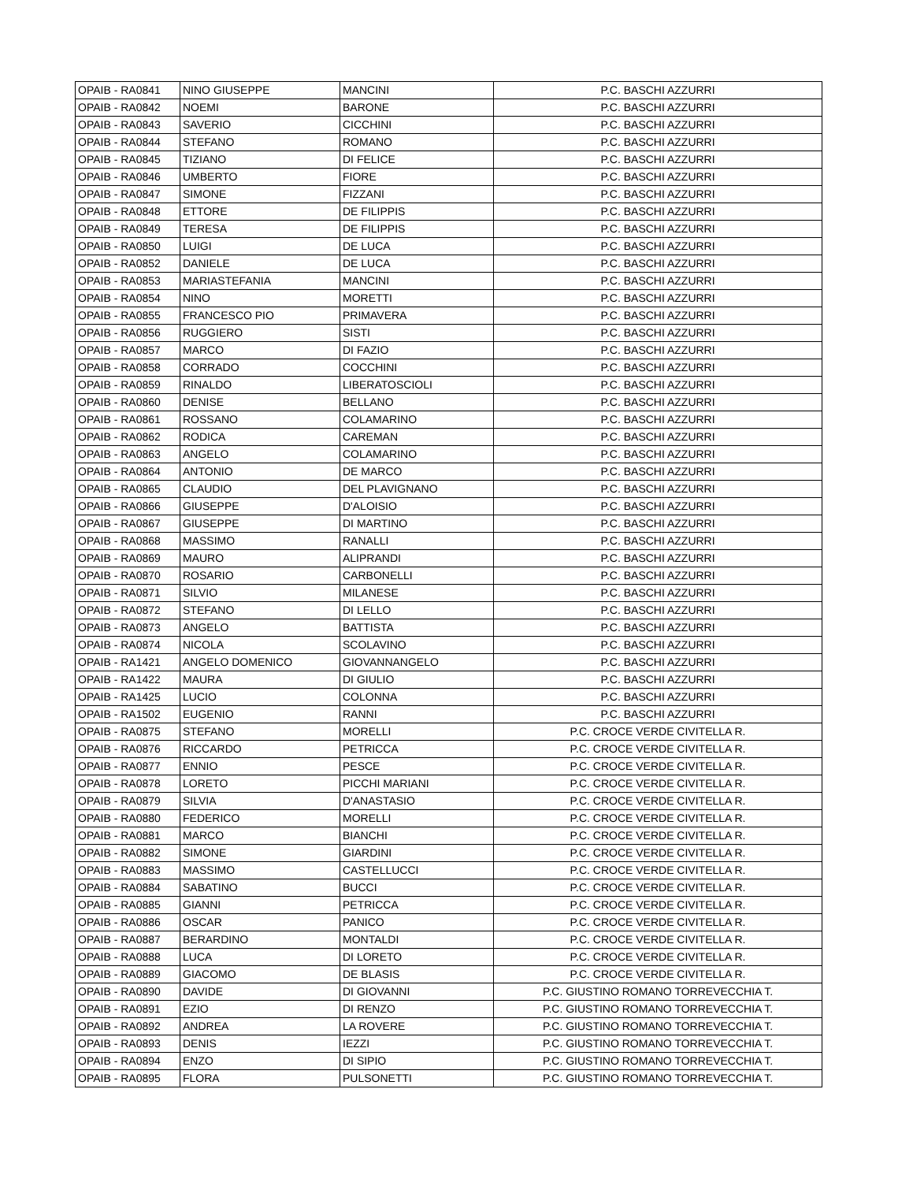| OPAIB - RA0841 | NINO GIUSEPPE | MANCINI | P.C. BASCHI AZZURRI |
| OPAIB - RA0842 | NOEMI | BARONE | P.C. BASCHI AZZURRI |
| OPAIB - RA0843 | SAVERIO | CICCHINI | P.C. BASCHI AZZURRI |
| OPAIB - RA0844 | STEFANO | ROMANO | P.C. BASCHI AZZURRI |
| OPAIB - RA0845 | TIZIANO | DI FELICE | P.C. BASCHI AZZURRI |
| OPAIB - RA0846 | UMBERTO | FIORE | P.C. BASCHI AZZURRI |
| OPAIB - RA0847 | SIMONE | FIZZANI | P.C. BASCHI AZZURRI |
| OPAIB - RA0848 | ETTORE | DE FILIPPIS | P.C. BASCHI AZZURRI |
| OPAIB - RA0849 | TERESA | DE FILIPPIS | P.C. BASCHI AZZURRI |
| OPAIB - RA0850 | LUIGI | DE LUCA | P.C. BASCHI AZZURRI |
| OPAIB - RA0852 | DANIELE | DE LUCA | P.C. BASCHI AZZURRI |
| OPAIB - RA0853 | MARIASTEFANIA | MANCINI | P.C. BASCHI AZZURRI |
| OPAIB - RA0854 | NINO | MORETTI | P.C. BASCHI AZZURRI |
| OPAIB - RA0855 | FRANCESCO PIO | PRIMAVERA | P.C. BASCHI AZZURRI |
| OPAIB - RA0856 | RUGGIERO | SISTI | P.C. BASCHI AZZURRI |
| OPAIB - RA0857 | MARCO | DI FAZIO | P.C. BASCHI AZZURRI |
| OPAIB - RA0858 | CORRADO | COCCHINI | P.C. BASCHI AZZURRI |
| OPAIB - RA0859 | RINALDO | LIBERATOSCIOLI | P.C. BASCHI AZZURRI |
| OPAIB - RA0860 | DENISE | BELLANO | P.C. BASCHI AZZURRI |
| OPAIB - RA0861 | ROSSANO | COLAMARINO | P.C. BASCHI AZZURRI |
| OPAIB - RA0862 | RODICA | CAREMAN | P.C. BASCHI AZZURRI |
| OPAIB - RA0863 | ANGELO | COLAMARINO | P.C. BASCHI AZZURRI |
| OPAIB - RA0864 | ANTONIO | DE MARCO | P.C. BASCHI AZZURRI |
| OPAIB - RA0865 | CLAUDIO | DEL PLAVIGNANO | P.C. BASCHI AZZURRI |
| OPAIB - RA0866 | GIUSEPPE | D'ALOISIO | P.C. BASCHI AZZURRI |
| OPAIB - RA0867 | GIUSEPPE | DI MARTINO | P.C. BASCHI AZZURRI |
| OPAIB - RA0868 | MASSIMO | RANALLI | P.C. BASCHI AZZURRI |
| OPAIB - RA0869 | MAURO | ALIPRANDI | P.C. BASCHI AZZURRI |
| OPAIB - RA0870 | ROSARIO | CARBONELLI | P.C. BASCHI AZZURRI |
| OPAIB - RA0871 | SILVIO | MILANESE | P.C. BASCHI AZZURRI |
| OPAIB - RA0872 | STEFANO | DI LELLO | P.C. BASCHI AZZURRI |
| OPAIB - RA0873 | ANGELO | BATTISTA | P.C. BASCHI AZZURRI |
| OPAIB - RA0874 | NICOLA | SCOLAVINO | P.C. BASCHI AZZURRI |
| OPAIB - RA1421 | ANGELO DOMENICO | GIOVANNANGELO | P.C. BASCHI AZZURRI |
| OPAIB - RA1422 | MAURA | DI GIULIO | P.C. BASCHI AZZURRI |
| OPAIB - RA1425 | LUCIO | COLONNA | P.C. BASCHI AZZURRI |
| OPAIB - RA1502 | EUGENIO | RANNI | P.C. BASCHI AZZURRI |
| OPAIB - RA0875 | STEFANO | MORELLI | P.C. CROCE VERDE CIVITELLA R. |
| OPAIB - RA0876 | RICCARDO | PETRICCA | P.C. CROCE VERDE CIVITELLA R. |
| OPAIB - RA0877 | ENNIO | PESCE | P.C. CROCE VERDE CIVITELLA R. |
| OPAIB - RA0878 | LORETO | PICCHI MARIANI | P.C. CROCE VERDE CIVITELLA R. |
| OPAIB - RA0879 | SILVIA | D'ANASTASIO | P.C. CROCE VERDE CIVITELLA R. |
| OPAIB - RA0880 | FEDERICO | MORELLI | P.C. CROCE VERDE CIVITELLA R. |
| OPAIB - RA0881 | MARCO | BIANCHI | P.C. CROCE VERDE CIVITELLA R. |
| OPAIB - RA0882 | SIMONE | GIARDINI | P.C. CROCE VERDE CIVITELLA R. |
| OPAIB - RA0883 | MASSIMO | CASTELLUCCI | P.C. CROCE VERDE CIVITELLA R. |
| OPAIB - RA0884 | SABATINO | BUCCI | P.C. CROCE VERDE CIVITELLA R. |
| OPAIB - RA0885 | GIANNI | PETRICCA | P.C. CROCE VERDE CIVITELLA R. |
| OPAIB - RA0886 | OSCAR | PANICO | P.C. CROCE VERDE CIVITELLA R. |
| OPAIB - RA0887 | BERARDINO | MONTALDI | P.C. CROCE VERDE CIVITELLA R. |
| OPAIB - RA0888 | LUCA | DI LORETO | P.C. CROCE VERDE CIVITELLA R. |
| OPAIB - RA0889 | GIACOMO | DE BLASIS | P.C. CROCE VERDE CIVITELLA R. |
| OPAIB - RA0890 | DAVIDE | DI GIOVANNI | P.C. GIUSTINO ROMANO TORREVECCHIA T. |
| OPAIB - RA0891 | EZIO | DI RENZO | P.C. GIUSTINO ROMANO TORREVECCHIA T. |
| OPAIB - RA0892 | ANDREA | LA ROVERE | P.C. GIUSTINO ROMANO TORREVECCHIA T. |
| OPAIB - RA0893 | DENIS | IEZZI | P.C. GIUSTINO ROMANO TORREVECCHIA T. |
| OPAIB - RA0894 | ENZO | DI SIPIO | P.C. GIUSTINO ROMANO TORREVECCHIA T. |
| OPAIB - RA0895 | FLORA | PULSONETTI | P.C. GIUSTINO ROMANO TORREVECCHIA T. |